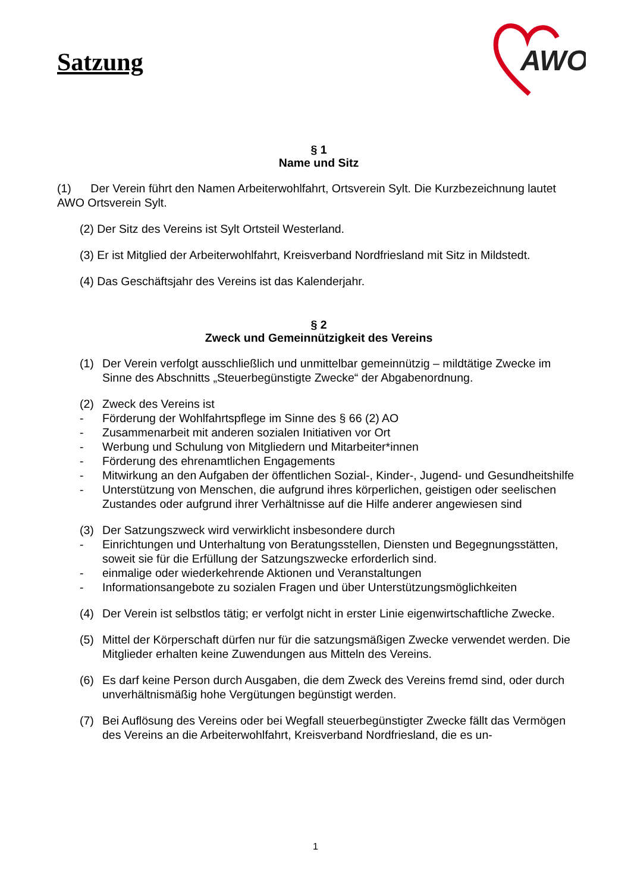Satzung
AWO
§ 1
Name und Sitz
(1) Der Verein führt den Namen Arbeiterwohlfahrt, Ortsverein Sylt. Die Kurzbezeichnung lautet AWO Ortsverein Sylt.
(2) Der Sitz des Vereins ist Sylt Ortsteil Westerland.
(3) Er ist Mitglied der Arbeiterwohlfahrt, Kreisverband Nordfriesland mit Sitz in Mildstedt.
(4) Das Geschäftsjahr des Vereins ist das Kalenderjahr.
§ 2
Zweck und Gemeinnützigkeit des Vereins
(1) Der Verein verfolgt ausschließlich und unmittelbar gemeinnützig – mildtätige Zwecke im Sinne des Abschnitts „Steuerbegünstigte Zwecke“ der Abgabenordnung.
(2) Zweck des Vereins ist
- Förderung der Wohlfahrtspflege im Sinne des § 66 (2) AO
- Zusammenarbeit mit anderen sozialen Initiativen vor Ort
- Werbung und Schulung von Mitgliedern und Mitarbeiter*innen
- Förderung des ehrenamtlichen Engagements
- Mitwirkung an den Aufgaben der öffentlichen Sozial-, Kinder-, Jugend- und Gesundheitshilfe
- Unterstützung von Menschen, die aufgrund ihres körperlichen, geistigen oder seelischen Zustandes oder aufgrund ihrer Verhältnisse auf die Hilfe anderer angewiesen sind
(3) Der Satzungszweck wird verwirklicht insbesondere durch
- Einrichtungen und Unterhaltung von Beratungsstellen, Diensten und Begegnungsstätten, soweit sie für die Erfüllung der Satzungszwecke erforderlich sind.
- einmalige oder wiederkehrende Aktionen und Veranstaltungen
- Informationsangebote zu sozialen Fragen und über Unterstützungsmöglichkeiten
(4) Der Verein ist selbstlos tätig; er verfolgt nicht in erster Linie eigenwirtschaftliche Zwecke.
(5) Mittel der Körperschaft dürfen nur für die satzungsmäßigen Zwecke verwendet werden. Die Mitglieder erhalten keine Zuwendungen aus Mitteln des Vereins.
(6) Es darf keine Person durch Ausgaben, die dem Zweck des Vereins fremd sind, oder durch unverhältnismäßig hohe Vergütungen begünstigt werden.
(7) Bei Auflösung des Vereins oder bei Wegfall steuerbegünstigter Zwecke fällt das Vermögen des Vereins an die Arbeiterwohlfahrt, Kreisverband Nordfriesland, die es un-
1